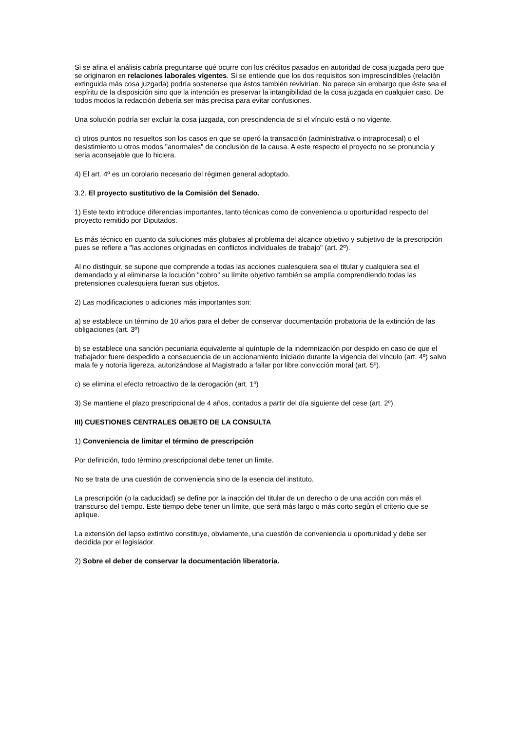Si se afina el análisis cabría preguntarse qué ocurre con los créditos pasados en autoridad de cosa juzgada pero que se originaron en relaciones laborales vigentes. Si se entiende que los dos requisitos son imprescindibles (relación extinguida más cosa juzgada) podría sostenerse que éstos también revivirían. No parece sin embargo que éste sea el espíritu de la disposición sino que la intención es preservar la intangibilidad de la cosa juzgada en cualquier caso. De todos modos la redacción debería ser más precisa para evitar confusiones.
Una solución podría ser excluir la cosa juzgada, con prescindencia de si el vínculo está o no vigente.
c) otros puntos no resueltos son los casos en que se operó la transacción (administrativa o intraprocesal) o el desistimiento u otros modos "anormales" de conclusión de la causa. A este respecto el proyecto no se pronuncia y seria aconsejable que lo hiciera.
4) El art. 4º es un corolario necesario del régimen general adoptado.
3.2. El proyecto sustitutivo de la Comisión del Senado.
1) Este texto introduce diferencias importantes, tanto técnicas como de conveniencia u oportunidad respecto del proyecto remitido por Diputados.
Es más técnico en cuanto da soluciones más globales al problema del alcance objetivo y subjetivo de la prescripción pues se refiere a "las acciones originadas en conflictos individuales de trabajo" (art. 2º).
Al no distinguir, se supone que comprende a todas las acciones cualesquiera sea el titular y cualquiera sea el demandado y al eliminarse la locución "cobro" su límite objetivo también se amplía comprendiendo todas las pretensiones cualesquiera fueran sus objetos.
2) Las modificaciones o adiciones más importantes son:
a) se establece un término de 10 años para el deber de conservar documentación probatoria de la extinción de las obligaciones (art. 3º)
b) se establece una sanción pecuniaria equivalente al quíntuple de la indemnización por despido en caso de que el trabajador fuere despedido a consecuencia de un accionamiento iniciado durante la vigencia del vínculo (art. 4º) salvo mala fe y notoria ligereza, autorizándose al Magistrado a fallar por libre convicción moral (art. 5º).
c) se elimina el efecto retroactivo de la derogación (art. 1º)
3) Se mantiene el plazo prescripcional de 4 años, contados a partir del día siguiente del cese (art. 2º).
III) CUESTIONES CENTRALES OBJETO DE LA CONSULTA
1) Conveniencia de limitar el término de prescripción
Por definición, todo término prescripcional debe tener un límite.
No se trata de una cuestión de conveniencia sino de la esencia del instituto.
La prescripción (o la caducidad) se define por la inacción del titular de un derecho o de una acción con más el transcurso del tiempo. Este tiempo debe tener un límite, que será más largo o más corto según el criterio que se aplique.
La extensión del lapso extintivo constituye, obviamente, una cuestión de conveniencia u oportunidad y debe ser decidida por el legislador.
2) Sobre el deber de conservar la documentación liberatoria.